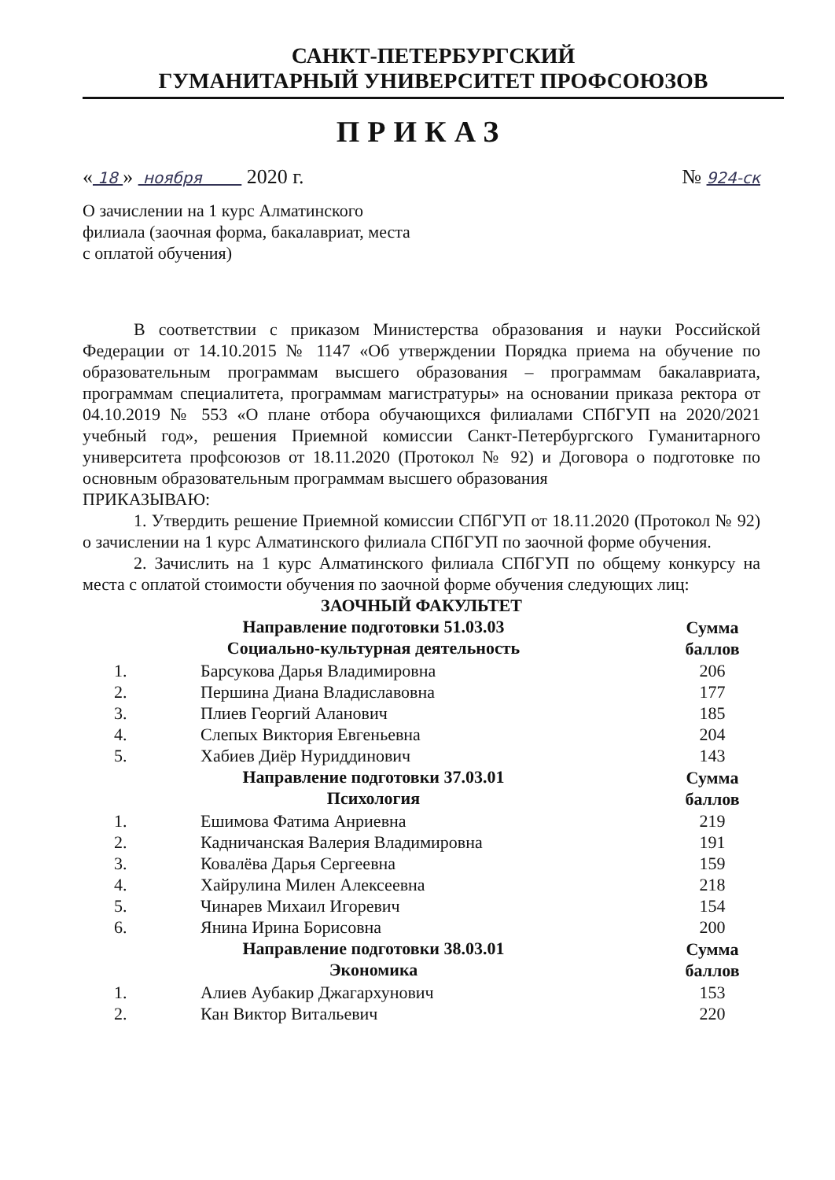САНКТ-ПЕТЕРБУРГСКИЙ
ГУМАНИТАРНЫЙ УНИВЕРСИТЕТ ПРОФСОЮЗОВ
ПРИКАЗ
« 18 » ноября 2020 г. № 924-ск
О зачислении на 1 курс Алматинского филиала (заочная форма, бакалавриат, места с оплатой обучения)
В соответствии с приказом Министерства образования и науки Российской Федерации от 14.10.2015 № 1147 «Об утверждении Порядка приема на обучение по образовательным программам высшего образования – программам бакалавриата, программам специалитета, программам магистратуры» на основании приказа ректора от 04.10.2019 № 553 «О плане отбора обучающихся филиалами СПбГУП на 2020/2021 учебный год», решения Приемной комиссии Санкт-Петербургского Гуманитарного университета профсоюзов от 18.11.2020 (Протокол № 92) и Договора о подготовке по основным образовательным программам высшего образования
ПРИКАЗЫВАЮ:
1. Утвердить решение Приемной комиссии СПбГУП от 18.11.2020 (Протокол № 92) о зачислении на 1 курс Алматинского филиала СПбГУП по заочной форме обучения.
2. Зачислить на 1 курс Алматинского филиала СПбГУП по общему конкурсу на места с оплатой стоимости обучения по заочной форме обучения следующих лиц:
ЗАОЧНЫЙ ФАКУЛЬТЕТ
| Направление подготовки 51.03.03 Социально-культурная деятельность | | Сумма баллов |
| 1. | Барсукова Дарья Владимировна | 206 |
| 2. | Першина Диана Владиславовна | 177 |
| 3. | Плиев Георгий Аланович | 185 |
| 4. | Слепых Виктория Евгеньевна | 204 |
| 5. | Хабиев Диёр Нуриддинович | 143 |
| Направление подготовки 37.03.01 Психология | | Сумма баллов |
| 1. | Ешимова Фатима Анриевна | 219 |
| 2. | Кадничанская Валерия Владимировна | 191 |
| 3. | Ковалёва Дарья Сергеевна | 159 |
| 4. | Хайрулина Милен Алексеевна | 218 |
| 5. | Чинарев Михаил Игоревич | 154 |
| 6. | Янина Ирина Борисовна | 200 |
| Направление подготовки 38.03.01 Экономика | | Сумма баллов |
| 1. | Алиев Аубакир Джагархунович | 153 |
| 2. | Кан Виктор Витальевич | 220 |